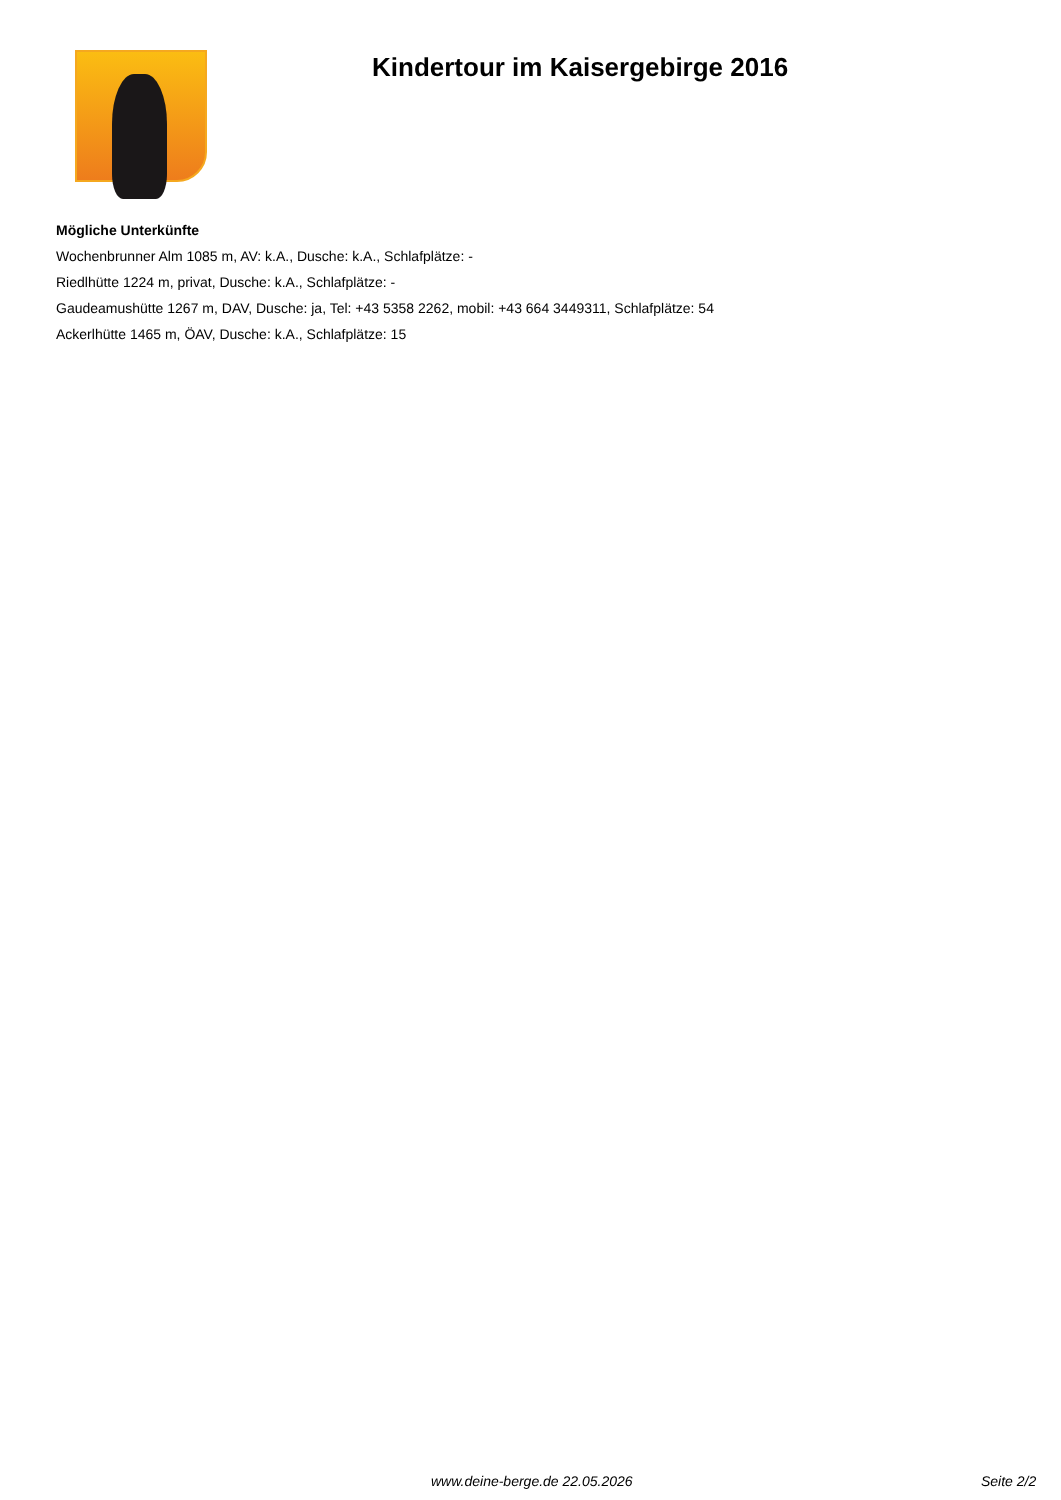Kindertour im Kaisergebirge 2016
Mögliche Unterkünfte
Wochenbrunner Alm 1085 m, AV: k.A., Dusche: k.A., Schlafplätze: -
Riedlhütte 1224 m, privat, Dusche: k.A., Schlafplätze: -
Gaudeamushütte 1267 m, DAV, Dusche: ja, Tel: +43 5358 2262, mobil: +43 664 3449311, Schlafplätze: 54
Ackerlhütte 1465 m, ÖAV, Dusche: k.A., Schlafplätze: 15
www.deine-berge.de 22.05.2026 Seite 2/2